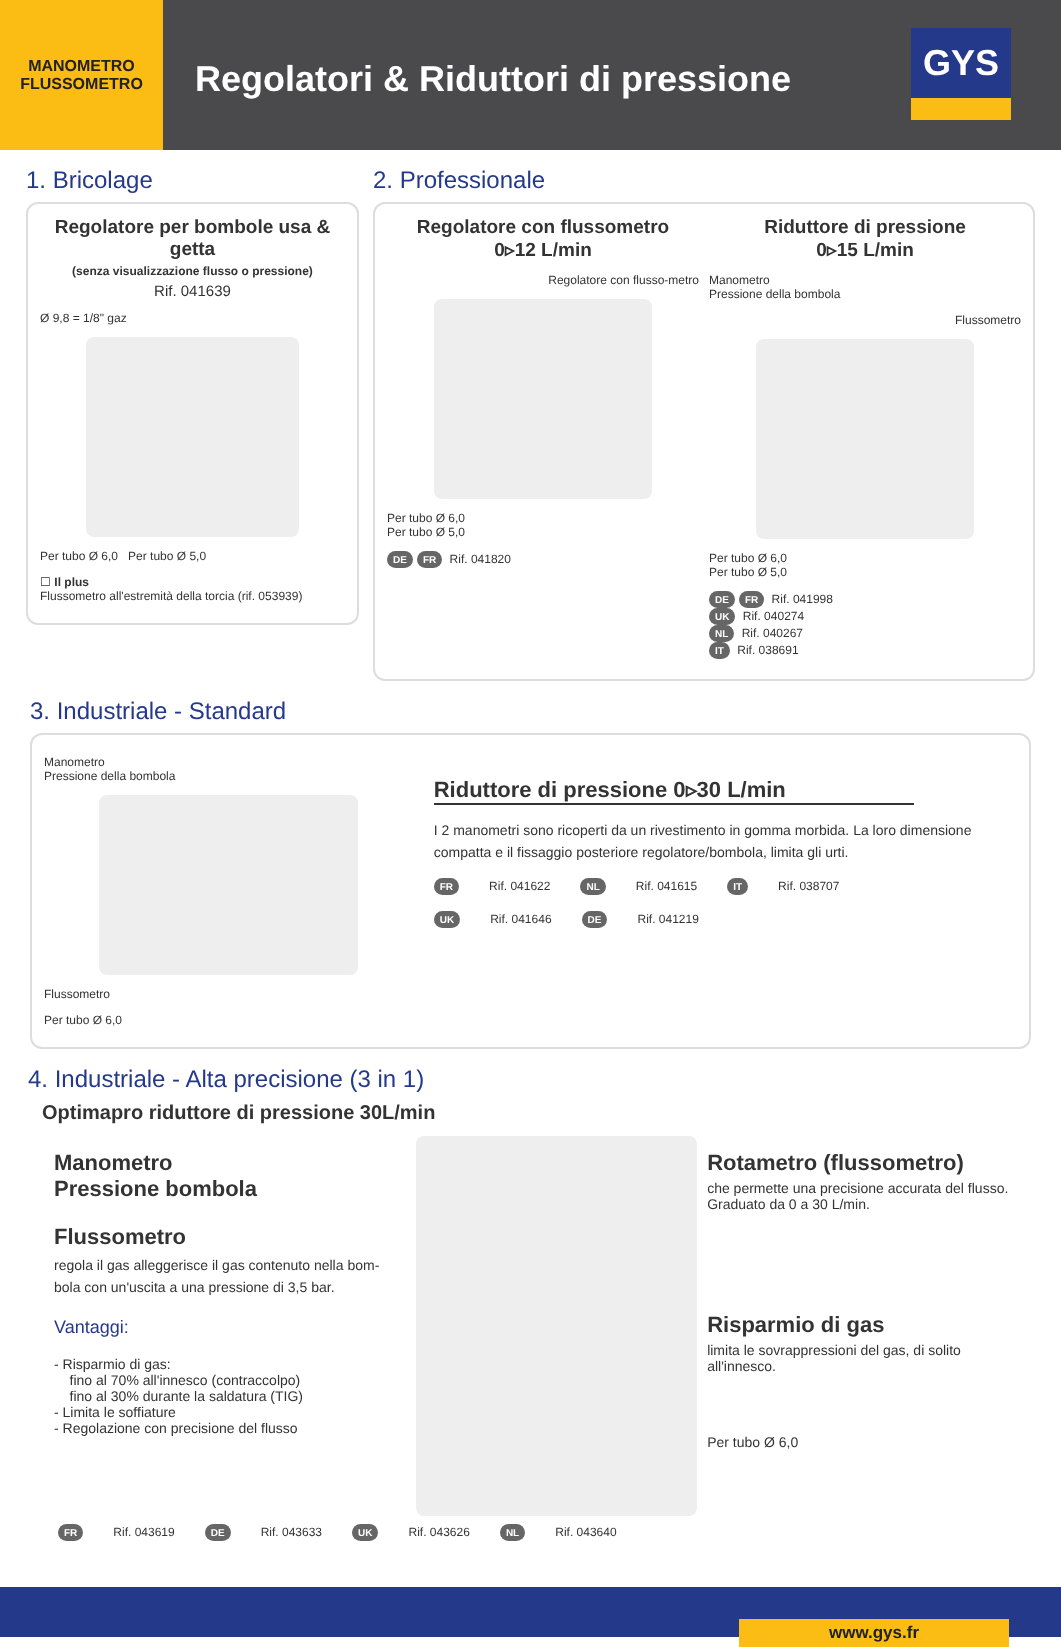MANOMETRO
FLUSSOMETRO
Regolatori & Riduttori di pressione
GYS
1. Bricolage
Regolatore per bombole usa & getta
(senza visualizzazione flusso o pressione)
Rif. 041639
Ø 9,8 = 1/8" gaz
Per tubo Ø 6,0 Per tubo Ø 5,0
☐ Il plus
Flussometro all'estremità della torcia (rif. 053939)
2. Professionale
Regolatore con flussometro
0▹12 L/min
Regolatore con flusso-metro
Per tubo Ø 6,0
Per tubo Ø 5,0
DE FR Rif. 041820
Riduttore di pressione
0▹15 L/min
Manometro
Pressione della bombola
Flussometro
Per tubo Ø 6,0
Per tubo Ø 5,0
DE FR Rif. 041998
UK Rif. 040274
NL Rif. 040267
IT Rif. 038691
3. Industriale - Standard
Manometro
Pressione della bombola
Flussometro
Per tubo Ø 6,0
Riduttore di pressione 0▹30 L/min
I 2 manometri sono ricoperti da un rivestimento in gomma morbida. La loro dimensione compatta e il fissaggio posteriore regolatore/bombola, limita gli urti.
FR Rif. 041622 NL Rif. 041615 IT Rif. 038707
UK Rif. 041646 DE Rif. 041219
4. Industriale - Alta precisione (3 in 1)
Optimapro riduttore di pressione 30L/min
Manometro
Pressione bombola
Flussometro
regola il gas alleggerisce il gas contenuto nella bom-bola con un'uscita a una pressione di 3,5 bar.
Vantaggi:
- Risparmio di gas:
fino al 70% all'innesco (contraccolpo)
fino al 30% durante la saldatura (TIG)
- Limita le soffiature
- Regolazione con precisione del flusso
Rotametro (flussometro)
che permette una precisione accurata del flusso. Graduato da 0 a 30 L/min.
Risparmio di gas
limita le sovrappressioni del gas, di solito all'innesco.
Per tubo Ø 6,0
FR Rif. 043619 DE Rif. 043633 UK Rif. 043626 NL Rif. 043640
www.gys.fr